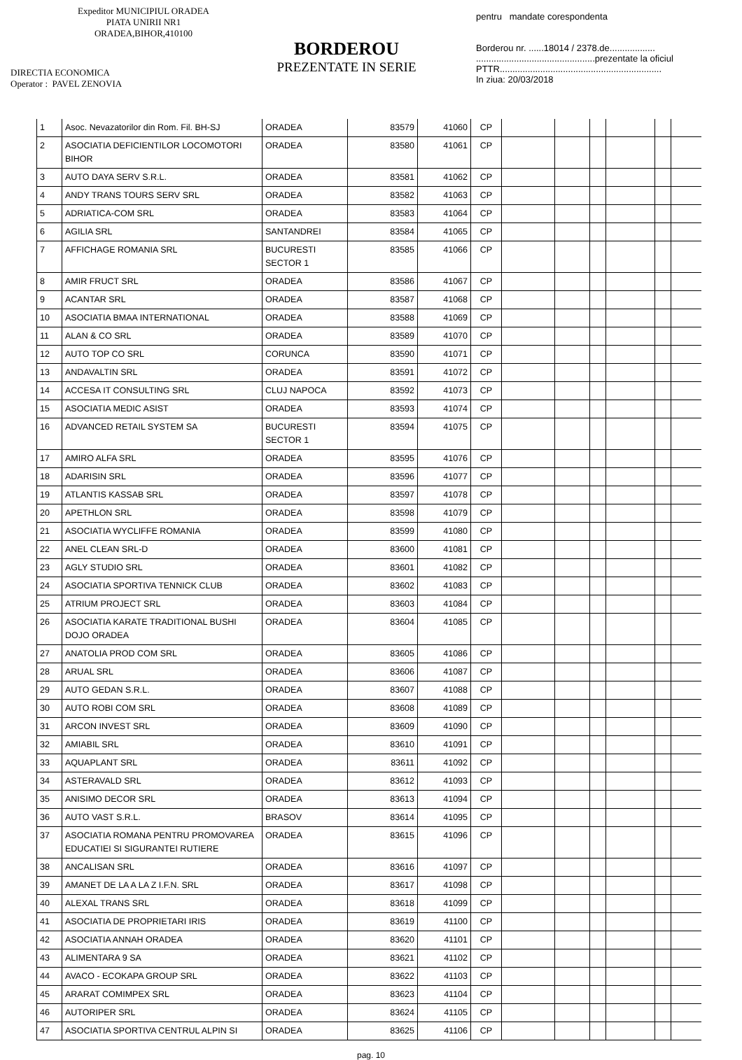Expeditor MUNICIPIUL ORADEA
PIATA UNIRII NR1
ORADEA,BIHOR,410100
DIRECTIA ECONOMICA
Operator : PAVEL ZENOVIA
BORDEROU
PREZENTATE IN SERIE
pentru mandate corespondenta
Borderou nr. ......18014 / 2378.de..................
...............................................prezentate la oficiul
PTTR................................................................
In ziua: 20/03/2018
| 1 | Asoc. Nevazatorilor din Rom. Fil. BH-SJ | ORADEA | 83579 | 41060 | CP | | | | | | |
| 2 | ASOCIATIA DEFICIENTILOR LOCOMOTORI BIHOR | ORADEA | 83580 | 41061 | CP | | | | | | |
| 3 | AUTO DAYA SERV S.R.L. | ORADEA | 83581 | 41062 | CP | | | | | | |
| 4 | ANDY TRANS TOURS SERV SRL | ORADEA | 83582 | 41063 | CP | | | | | | |
| 5 | ADRIATICA-COM SRL | ORADEA | 83583 | 41064 | CP | | | | | | |
| 6 | AGILIA SRL | SANTANDREI | 83584 | 41065 | CP | | | | | | |
| 7 | AFFICHAGE ROMANIA SRL | BUCURESTI SECTOR 1 | 83585 | 41066 | CP | | | | | | |
| 8 | AMIR FRUCT SRL | ORADEA | 83586 | 41067 | CP | | | | | | |
| 9 | ACANTAR SRL | ORADEA | 83587 | 41068 | CP | | | | | | |
| 10 | ASOCIATIA BMAA INTERNATIONAL | ORADEA | 83588 | 41069 | CP | | | | | | |
| 11 | ALAN & CO SRL | ORADEA | 83589 | 41070 | CP | | | | | | |
| 12 | AUTO TOP CO SRL | CORUNCA | 83590 | 41071 | CP | | | | | | |
| 13 | ANDAVALTIN SRL | ORADEA | 83591 | 41072 | CP | | | | | | |
| 14 | ACCESA IT CONSULTING SRL | CLUJ NAPOCA | 83592 | 41073 | CP | | | | | | |
| 15 | ASOCIATIA MEDIC ASIST | ORADEA | 83593 | 41074 | CP | | | | | | |
| 16 | ADVANCED RETAIL SYSTEM SA | BUCURESTI SECTOR 1 | 83594 | 41075 | CP | | | | | | |
| 17 | AMIRO ALFA SRL | ORADEA | 83595 | 41076 | CP | | | | | | |
| 18 | ADARISIN SRL | ORADEA | 83596 | 41077 | CP | | | | | | |
| 19 | ATLANTIS KASSAB SRL | ORADEA | 83597 | 41078 | CP | | | | | | |
| 20 | APETHLON SRL | ORADEA | 83598 | 41079 | CP | | | | | | |
| 21 | ASOCIATIA WYCLIFFE ROMANIA | ORADEA | 83599 | 41080 | CP | | | | | | |
| 22 | ANEL CLEAN SRL-D | ORADEA | 83600 | 41081 | CP | | | | | | |
| 23 | AGLY STUDIO SRL | ORADEA | 83601 | 41082 | CP | | | | | | |
| 24 | ASOCIATIA SPORTIVA TENNICK CLUB | ORADEA | 83602 | 41083 | CP | | | | | | |
| 25 | ATRIUM PROJECT SRL | ORADEA | 83603 | 41084 | CP | | | | | | |
| 26 | ASOCIATIA KARATE TRADITIONAL BUSHI DOJO ORADEA | ORADEA | 83604 | 41085 | CP | | | | | | |
| 27 | ANATOLIA PROD COM SRL | ORADEA | 83605 | 41086 | CP | | | | | | |
| 28 | ARUAL SRL | ORADEA | 83606 | 41087 | CP | | | | | | |
| 29 | AUTO GEDAN S.R.L. | ORADEA | 83607 | 41088 | CP | | | | | | |
| 30 | AUTO ROBI COM SRL | ORADEA | 83608 | 41089 | CP | | | | | | |
| 31 | ARCON INVEST SRL | ORADEA | 83609 | 41090 | CP | | | | | | |
| 32 | AMIABIL SRL | ORADEA | 83610 | 41091 | CP | | | | | | |
| 33 | AQUAPLANT SRL | ORADEA | 83611 | 41092 | CP | | | | | | |
| 34 | ASTERAVALD SRL | ORADEA | 83612 | 41093 | CP | | | | | | |
| 35 | ANISIMO DECOR SRL | ORADEA | 83613 | 41094 | CP | | | | | | |
| 36 | AUTO VAST S.R.L. | BRASOV | 83614 | 41095 | CP | | | | | | |
| 37 | ASOCIATIA ROMANA PENTRU PROMOVAREA EDUCATIEI SI SIGURANTEI RUTIERE | ORADEA | 83615 | 41096 | CP | | | | | | |
| 38 | ANCALISAN SRL | ORADEA | 83616 | 41097 | CP | | | | | | |
| 39 | AMANET DE LA A LA Z I.F.N. SRL | ORADEA | 83617 | 41098 | CP | | | | | | |
| 40 | ALEXAL TRANS SRL | ORADEA | 83618 | 41099 | CP | | | | | | |
| 41 | ASOCIATIA DE PROPRIETARI IRIS | ORADEA | 83619 | 41100 | CP | | | | | | |
| 42 | ASOCIATIA ANNAH ORADEA | ORADEA | 83620 | 41101 | CP | | | | | | |
| 43 | ALIMENTARA 9 SA | ORADEA | 83621 | 41102 | CP | | | | | | |
| 44 | AVACO - ECOKAPA GROUP SRL | ORADEA | 83622 | 41103 | CP | | | | | | |
| 45 | ARARAT COMIMPEX SRL | ORADEA | 83623 | 41104 | CP | | | | | | |
| 46 | AUTORIPER SRL | ORADEA | 83624 | 41105 | CP | | | | | | |
| 47 | ASOCIATIA SPORTIVA CENTRUL ALPIN SI | ORADEA | 83625 | 41106 | CP | | | | | | |
pag. 10